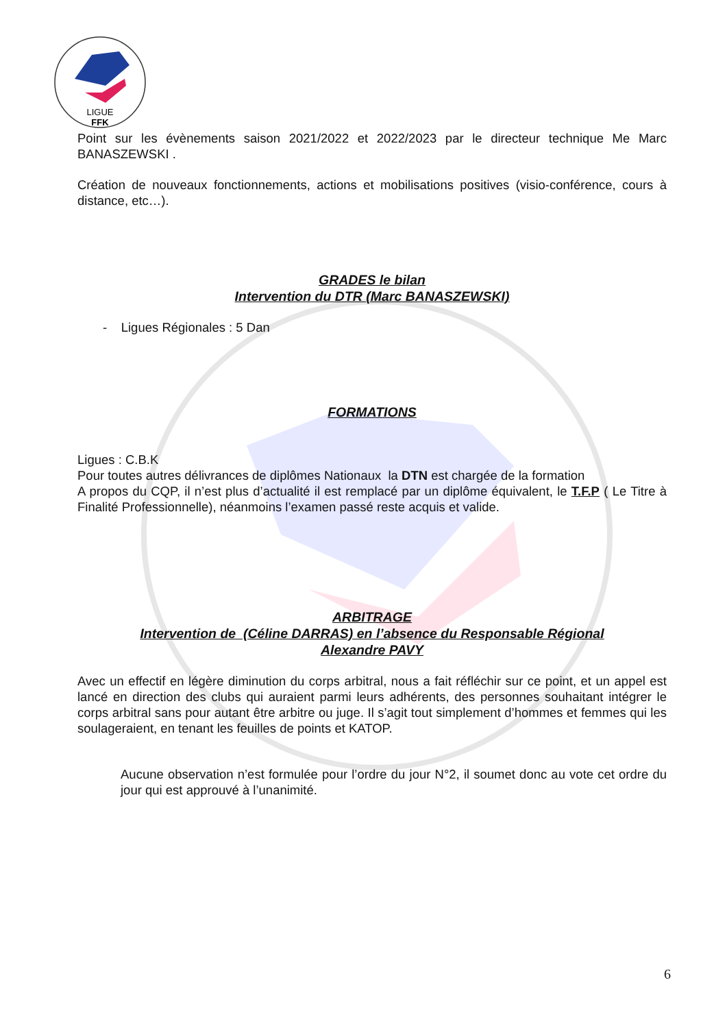LIGUE
FFK
Point sur les évènements saison 2021/2022 et 2022/2023 par le directeur technique Me Marc BANASZEWSKI .
Création de nouveaux fonctionnements, actions et mobilisations positives (visio-conférence, cours à distance, etc…).
GRADES le bilan
Intervention du DTR (Marc BANASZEWSKI)
- Ligues Régionales : 5 Dan
FORMATIONS
Ligues : C.B.K
Pour toutes autres délivrances de diplômes Nationaux la DTN est chargée de la formation
A propos du CQP, il n’est plus d’actualité il est remplacé par un diplôme équivalent, le T.F.P ( Le Titre à Finalité Professionnelle), néanmoins l’examen passé reste acquis et valide.
ARBITRAGE
Intervention de (Céline DARRAS) en l’absence du Responsable Régional
Alexandre PAVY
Avec un effectif en légère diminution du corps arbitral, nous a fait réfléchir sur ce point, et un appel est lancé en direction des clubs qui auraient parmi leurs adhérents, des personnes souhaitant intégrer le corps arbitral sans pour autant être arbitre ou juge. Il s’agit tout simplement d’hommes et femmes qui les soulageraient, en tenant les feuilles de points et KATOP.
Aucune observation n’est formulée pour l’ordre du jour N°2, il soumet donc au vote cet ordre du jour qui est approuvé à l’unanimité.
6